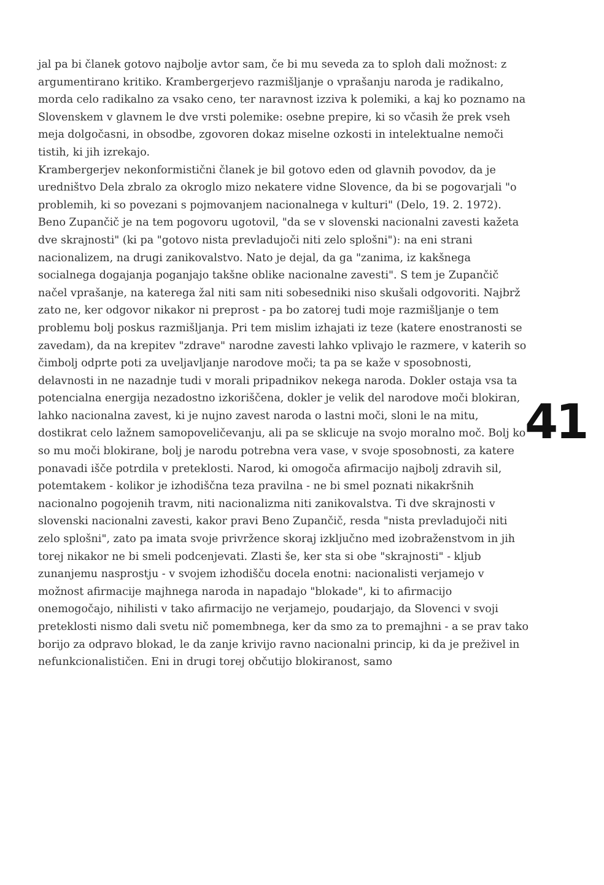41
jal pa bi članek gotovo najbolje avtor sam, če bi mu seveda za to sploh dali možnost: z argumentirano kritiko. Krambergerjevo razmišljanje o vprašanju naroda je radikalno, morda celo radikalno za vsako ceno, ter naravnost izziva k polemiki, a kaj ko poznamo na Slovenskem v glavnem le dve vrsti polemike: osebne prepire, ki so včasih že prek vseh meja dolgočasni, in obsodbe, zgovoren dokaz miselne ozkosti in intelektualne nemoči tistih, ki jih izrekajo.
Krambergerjev nekonformistični članek je bil gotovo eden od glavnih povodov, da je uredništvo Dela zbralo za okroglo mizo nekatere vidne Slovence, da bi se pogovarjali "o problemih, ki so povezani s pojmovanjem nacionalnega v kulturi" (Delo, 19. 2. 1972). Beno Zupančič je na tem pogovoru ugotovil, "da se v slovenski nacionalni zavesti kažeta dve skrajnosti" (ki pa "gotovo nista prevladujoči niti zelo splošni"): na eni strani nacionalizem, na drugi zanikovalstvo. Nato je dejal, da ga "zanima, iz kakšnega socialnega dogajanja poganjajo takšne oblike nacionalne zavesti". S tem je Zupančič načel vprašanje, na katerega žal niti sam niti sobesedniki niso skušali odgovoriti. Najbrž zato ne, ker odgovor nikakor ni preprost - pa bo zatorej tudi moje razmišljanje o tem problemu bolj poskus razmišljanja. Pri tem mislim izhajati iz teze (katere enostranosti se zavedam), da na krepitev "zdrave" narodne zavesti lahko vplivajo le razmere, v katerih so čimbolj odprte poti za uveljavljanje narodove moči; ta pa se kaže v sposobnosti, delavnosti in ne nazadnje tudi v morali pripadnikov nekega naroda. Dokler ostaja vsa ta potencialna energija nezadostno izkoriščena, dokler je velik del narodove moči blokiran, lahko nacionalna zavest, ki je nujno zavest naroda o lastni moči, sloni le na mitu, dostikrat celo lažnem samopoveličevanju, ali pa se sklicuje na svojo moralno moč. Bolj ko so mu moči blokirane, bolj je narodu potrebna vera vase, v svoje sposobnosti, za katere ponavadi išče potrdila v preteklosti. Narod, ki omogoča afirmacijo najbolj zdravih sil, potemtakem - kolikor je izhodiščna teza pravilna - ne bi smel poznati nikakršnih nacionalno pogojenih travm, niti nacionalizma niti zanikovalstva. Ti dve skrajnosti v slovenski nacionalni zavesti, kakor pravi Beno Zupančič, resda "nista prevladujoči niti zelo splošni", zato pa imata svoje privržence skoraj izključno med izobraženstvom in jih torej nikakor ne bi smeli podcenjevati. Zlasti še, ker sta si obe "skrajnosti" - kljub zunanjemu nasprostju - v svojem izhodišču docela enotni: nacionalisti verjamejo v možnost afirmacije majhnega naroda in napadajo "blokade", ki to afirmacijo onemogočajo, nihilisti v tako afirmacijo ne verjamejo, poudarjajo, da Slovenci v svoji preteklosti nismo dali svetu nič pomembnega, ker da smo za to premajhni - a se prav tako borijo za odpravo blokad, le da zanje krivijo ravno nacionalni princip, ki da je preživel in nefunkcionalističen. Eni in drugi torej občutijo blokiranost, samo